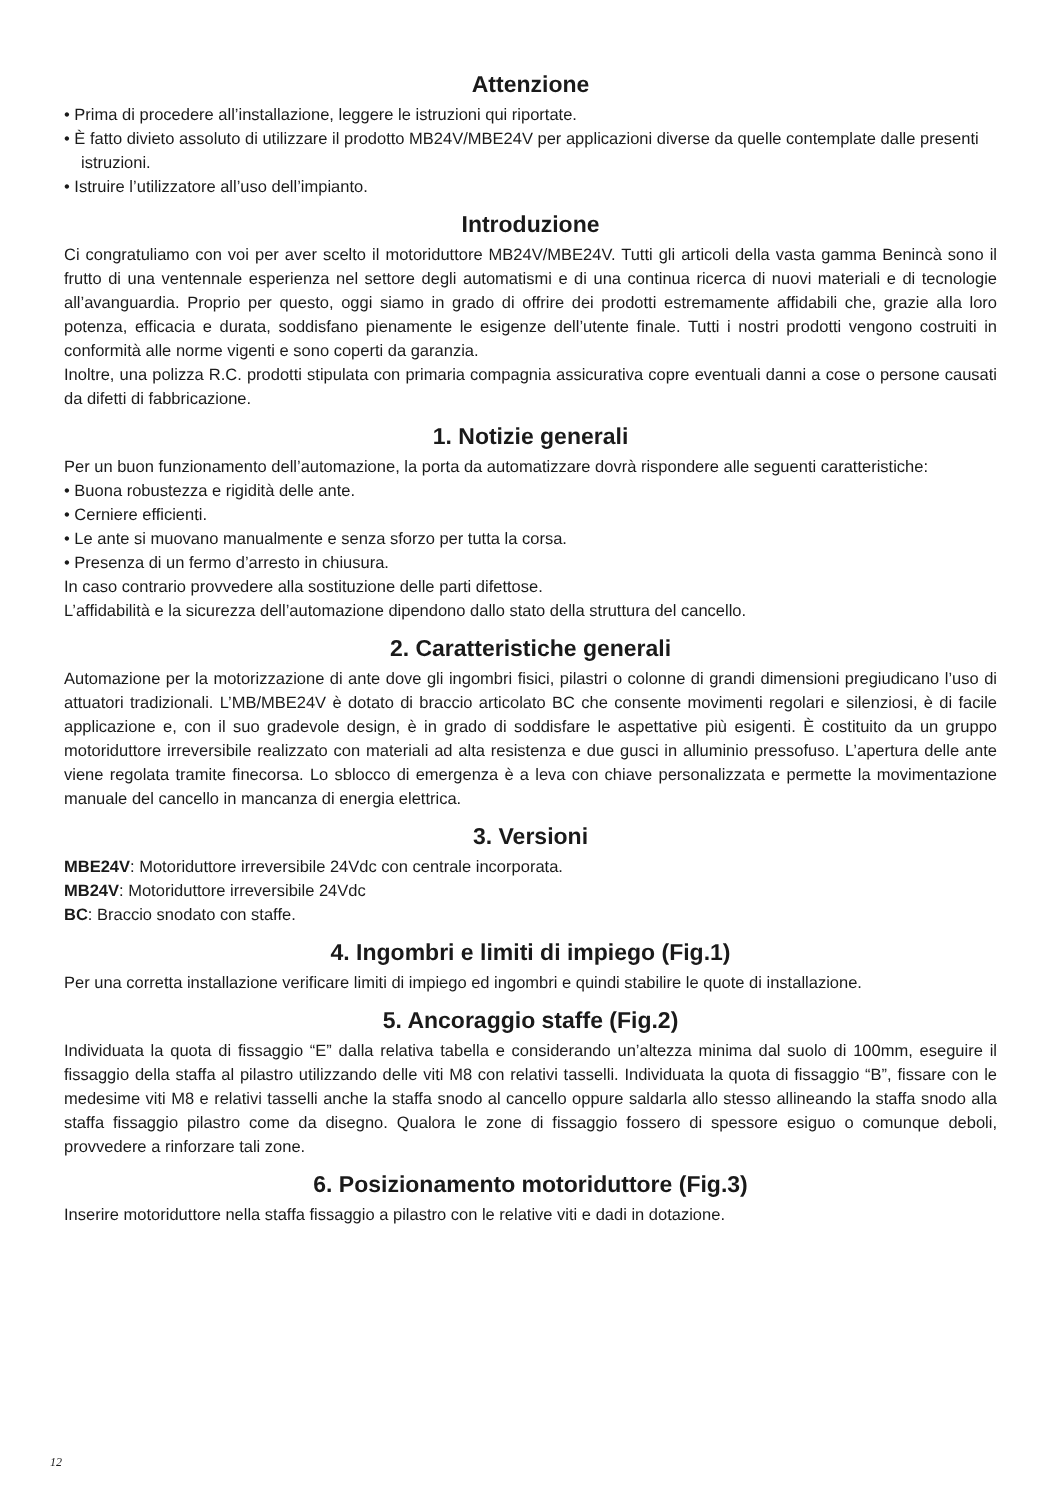Attenzione
• Prima di procedere all’installazione, leggere le istruzioni qui riportate.
• È fatto divieto assoluto di utilizzare il prodotto MB24V/MBE24V per applicazioni diverse da quelle contemplate dalle presenti istruzioni.
• Istruire l’utilizzatore all’uso dell’impianto.
Introduzione
Ci congratuliamo con voi per aver scelto il motoriduttore MB24V/MBE24V. Tutti gli articoli della vasta gamma Benincà sono il frutto di una ventennale esperienza nel settore degli automatismi e di una continua ricerca di nuovi materiali e di tecnologie all’avanguardia. Proprio per questo, oggi siamo in grado di offrire dei prodotti estremamente affidabili che, grazie alla loro potenza, efficacia e durata, soddisfano pienamente le esigenze dell’utente finale. Tutti i nostri prodotti vengono costruiti in conformità alle norme vigenti e sono coperti da garanzia.
Inoltre, una polizza R.C. prodotti stipulata con primaria compagnia assicurativa copre eventuali danni a cose o persone causati da difetti di fabbricazione.
1. Notizie generali
Per un buon funzionamento dell’automazione, la porta da automatizzare dovrà rispondere alle seguenti caratteristiche:
• Buona robustezza e rigidità delle ante.
• Cerniere efficienti.
• Le ante si muovano manualmente e senza sforzo per tutta la corsa.
• Presenza di un fermo d’arresto in chiusura.
In caso contrario provvedere alla sostituzione delle parti difettose.
L’affidabilità e la sicurezza dell’automazione dipendono dallo stato della struttura del cancello.
2. Caratteristiche generali
Automazione per la motorizzazione di ante dove gli ingombri fisici, pilastri o colonne di grandi dimensioni pregiudicano l’uso di attuatori tradizionali. L’MB/MBE24V è dotato di braccio articolato BC che consente movimenti regolari e silenziosi, è di facile applicazione e, con il suo gradevole design, è in grado di soddisfare le aspettative più esigenti. È costituito da un gruppo motoriduttore irreversibile realizzato con materiali ad alta resistenza e due gusci in alluminio pressofuso. L’apertura delle ante viene regolata tramite finecorsa. Lo sblocco di emergenza è a leva con chiave personalizzata e permette la movimentazione manuale del cancello in mancanza di energia elettrica.
3. Versioni
MBE24V: Motoriduttore irreversibile 24Vdc con centrale incorporata.
MB24V: Motoriduttore irreversibile 24Vdc
BC: Braccio snodato con staffe.
4. Ingombri e limiti di impiego (Fig.1)
Per una corretta installazione verificare limiti di impiego ed ingombri e quindi stabilire le quote di installazione.
5. Ancoraggio staffe (Fig.2)
Individuata la quota di fissaggio “E” dalla relativa tabella e considerando un’altezza minima dal suolo di 100mm, eseguire il fissaggio della staffa al pilastro utilizzando delle viti M8 con relativi tasselli. Individuata la quota di fissaggio “B”, fissare con le medesime viti M8 e relativi tasselli anche la staffa snodo al cancello oppure saldarla allo stesso allineando la staffa snodo alla staffa fissaggio pilastro come da disegno. Qualora le zone di fissaggio fossero di spessore esiguo o comunque deboli, provvedere a rinforzare tali zone.
6. Posizionamento motoriduttore (Fig.3)
Inserire motoriduttore nella staffa fissaggio a pilastro con le relative viti e dadi in dotazione.
12